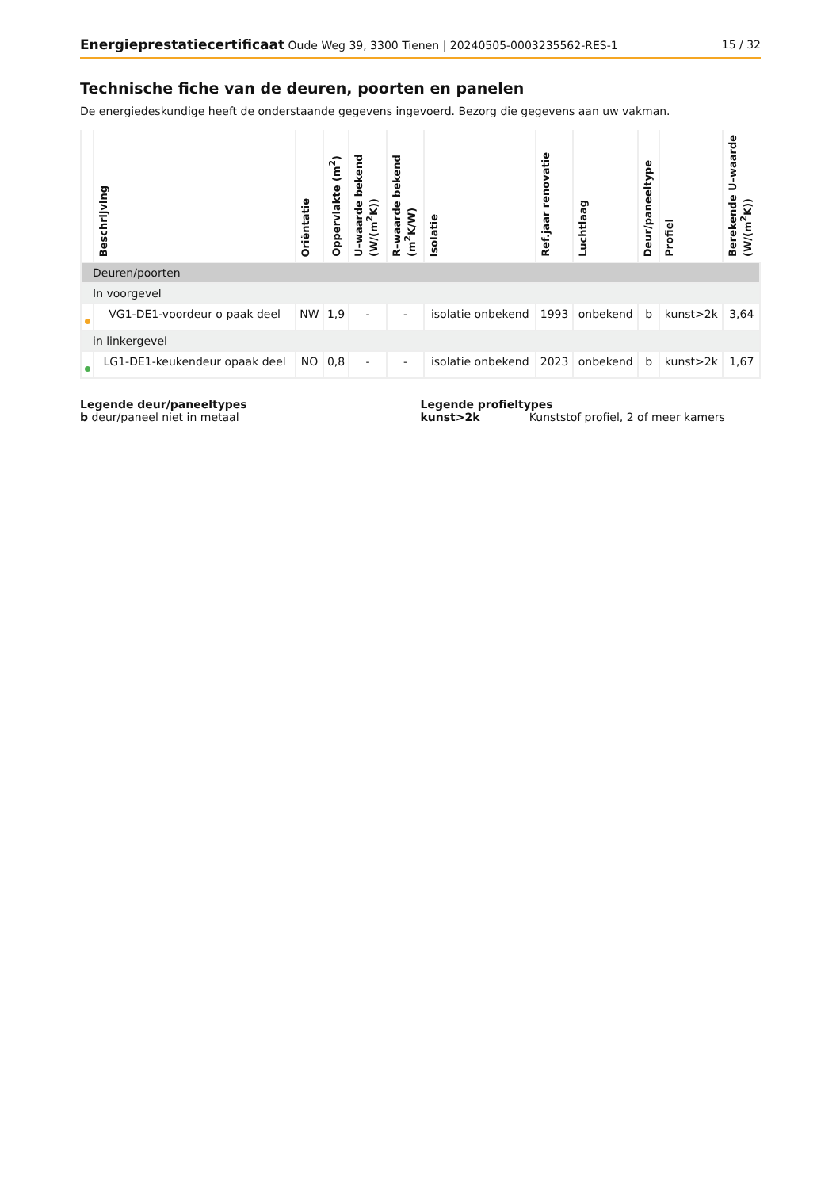Energieprestatiecertificaat Oude Weg 39, 3300 Tienen | 20240505-0003235562-RES-1 15 / 32
Technische fiche van de deuren, poorten en panelen
De energiedeskundige heeft de onderstaande gegevens ingevoerd. Bezorg die gegevens aan uw vakman.
| | Beschrijving | Oriëntatie | Oppervlakte (m<sup>2</sup>) | U–waarde bekend (W/(m<sup>2</sup>K)) | R–waarde bekend (m<sup>2</sup>K/W) | Isolatie | Ref.jaar renovatie | Luchtlaag | Deur/paneeltype | Profiel | Berekende U–waarde (W/(m<sup>2</sup>K)) |
| --- | --- | --- | --- | --- | --- | --- | --- | --- | --- | --- | --- |
| Deuren/poorten | | | | | | | | | | | |
| In voorgevel | | | | | | | | | | | |
| | VG1-DE1-voordeur o paak deel | NW | 1,9 | - | - | isolatie onbekend | 1993 | onbekend | b | kunst>2k | 3,64 |
| in linkergevel | | | | | | | | | | | |
| | LG1-DE1-keukendeur opaak deel | NO | 0,8 | - | - | isolatie onbekend | 2023 | onbekend | b | kunst>2k | 1,67 |
Legende deur/paneeltypes
b deur/paneel niet in metaal
Legende profieltypes
kunst>2k Kunststof profiel, 2 of meer kamers